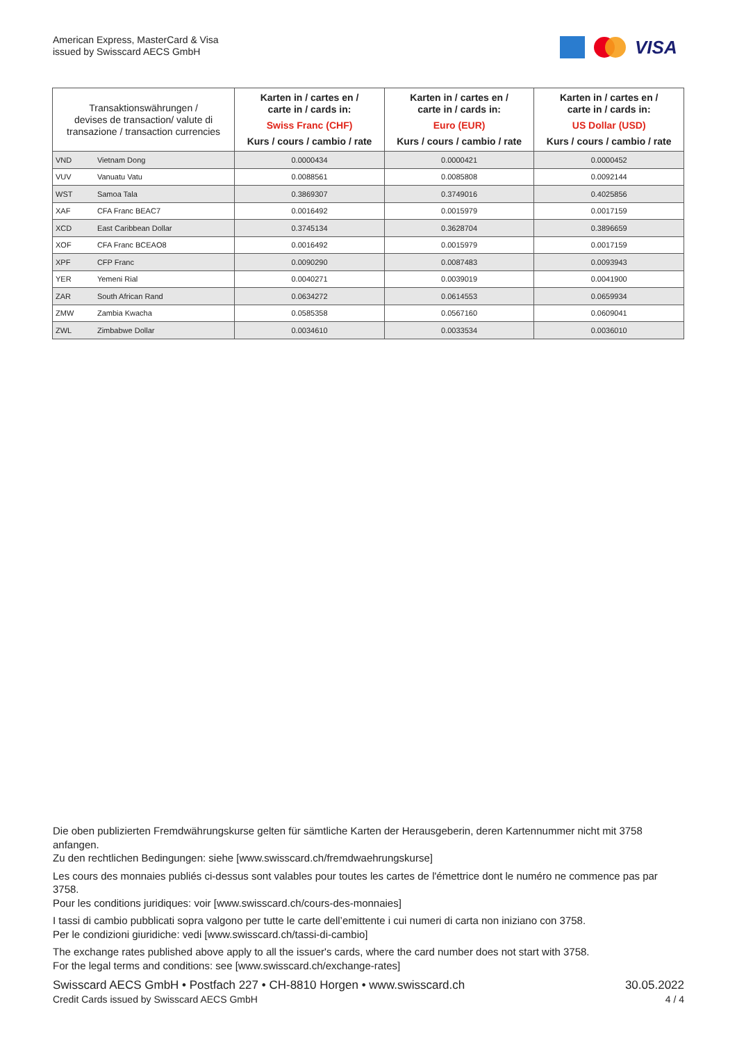American Express, MasterCard & Visa
issued by Swisscard AECS GmbH
VISA
| Transaktionswährungen / devises de transaction/ valute di transazione / transaction currencies | | Karten in / cartes en / carte in / cards in: Swiss Franc (CHF) Kurs / cours / cambio / rate | Karten in / cartes en / carte in / cards in: Euro (EUR) Kurs / cours / cambio / rate | Karten in / cartes en / carte in / cards in: US Dollar (USD) Kurs / cours / cambio / rate |
| --- | --- | --- | --- | --- |
| VND | Vietnam Dong | 0.0000434 | 0.0000421 | 0.0000452 |
| VUV | Vanuatu Vatu | 0.0088561 | 0.0085808 | 0.0092144 |
| WST | Samoa Tala | 0.3869307 | 0.3749016 | 0.4025856 |
| XAF | CFA Franc BEAC7 | 0.0016492 | 0.0015979 | 0.0017159 |
| XCD | East Caribbean Dollar | 0.3745134 | 0.3628704 | 0.3896659 |
| XOF | CFA Franc BCEAO8 | 0.0016492 | 0.0015979 | 0.0017159 |
| XPF | CFP Franc | 0.0090290 | 0.0087483 | 0.0093943 |
| YER | Yemeni Rial | 0.0040271 | 0.0039019 | 0.0041900 |
| ZAR | South African Rand | 0.0634272 | 0.0614553 | 0.0659934 |
| ZMW | Zambia Kwacha | 0.0585358 | 0.0567160 | 0.0609041 |
| ZWL | Zimbabwe Dollar | 0.0034610 | 0.0033534 | 0.0036010 |
Die oben publizierten Fremdwährungskurse gelten für sämtliche Karten der Herausgeberin, deren Kartennummer nicht mit 3758 anfangen.
Zu den rechtlichen Bedingungen: siehe [www.swisscard.ch/fremdwaehrungskurse]
Les cours des monnaies publiés ci-dessus sont valables pour toutes les cartes de l'émettrice dont le numéro ne commence pas par 3758.
Pour les conditions juridiques: voir [www.swisscard.ch/cours-des-monnaies]
I tassi di cambio pubblicati sopra valgono per tutte le carte dell’emittente i cui numeri di carta non iniziano con 3758.
Per le condizioni giuridiche: vedi [www.swisscard.ch/tassi-di-cambio]
The exchange rates published above apply to all the issuer's cards, where the card number does not start with 3758.
For the legal terms and conditions: see [www.swisscard.ch/exchange-rates]
Swisscard AECS GmbH • Postfach 227 • CH-8810 Horgen • www.swisscard.ch
Credit Cards issued by Swisscard AECS GmbH
30.05.2022
4 / 4